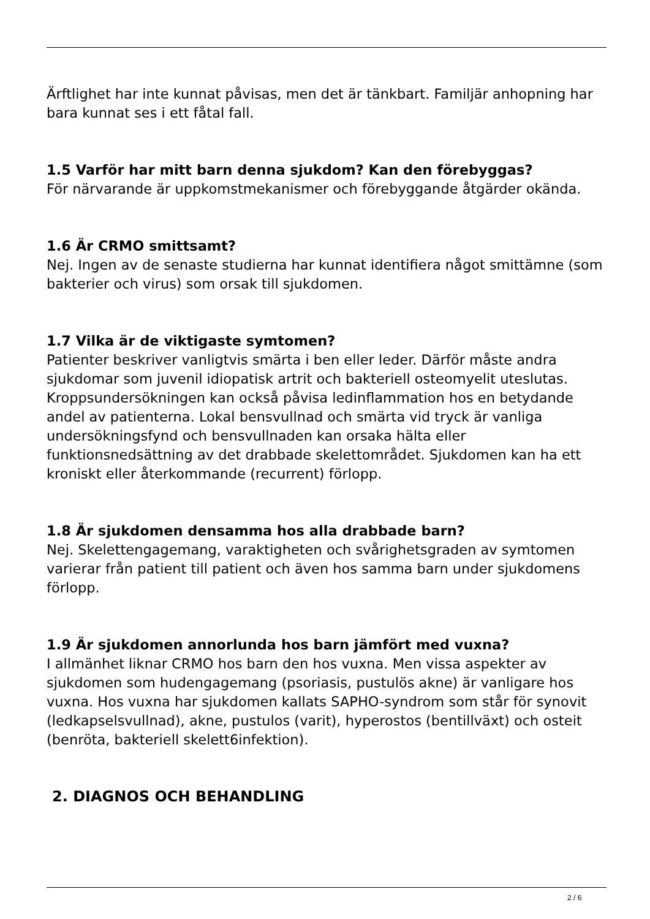Ärftlighet har inte kunnat påvisas, men det är tänkbart. Familjär anhopning har bara kunnat ses i ett fåtal fall.
1.5 Varför har mitt barn denna sjukdom? Kan den förebyggas?
För närvarande är uppkomstmekanismer och förebyggande åtgärder okända.
1.6 Är CRMO smittsamt?
Nej. Ingen av de senaste studierna har kunnat identifiera något smittämne (som bakterier och virus) som orsak till sjukdomen.
1.7 Vilka är de viktigaste symtomen?
Patienter beskriver vanligtvis smärta i ben eller leder. Därför måste andra sjukdomar som juvenil idiopatisk artrit och bakteriell osteomyelit uteslutas. Kroppsundersökningen kan också påvisa ledinflammation hos en betydande andel av patienterna. Lokal bensvullnad och smärta vid tryck är vanliga undersökningsfynd och bensvullnaden kan orsaka hälta eller funktionsnedsättning av det drabbade skelettområdet. Sjukdomen kan ha ett kroniskt eller återkommande (recurrent) förlopp.
1.8 Är sjukdomen densamma hos alla drabbade barn?
Nej. Skelettengagemang, varaktigheten och svårighetsgraden av symtomen varierar från patient till patient och även hos samma barn under sjukdomens förlopp.
1.9 Är sjukdomen annorlunda hos barn jämfört med vuxna?
I allmänhet liknar CRMO hos barn den hos vuxna. Men vissa aspekter av sjukdomen som hudengagemang (psoriasis, pustulös akne) är vanligare hos vuxna. Hos vuxna har sjukdomen kallats SAPHO-syndrom som står för synovit (ledkapselsvullnad), akne, pustulos (varit), hyperostos (bentillväxt) och osteit (benröta, bakteriell skelett6infektion).
2. DIAGNOS OCH BEHANDLING
2 / 6